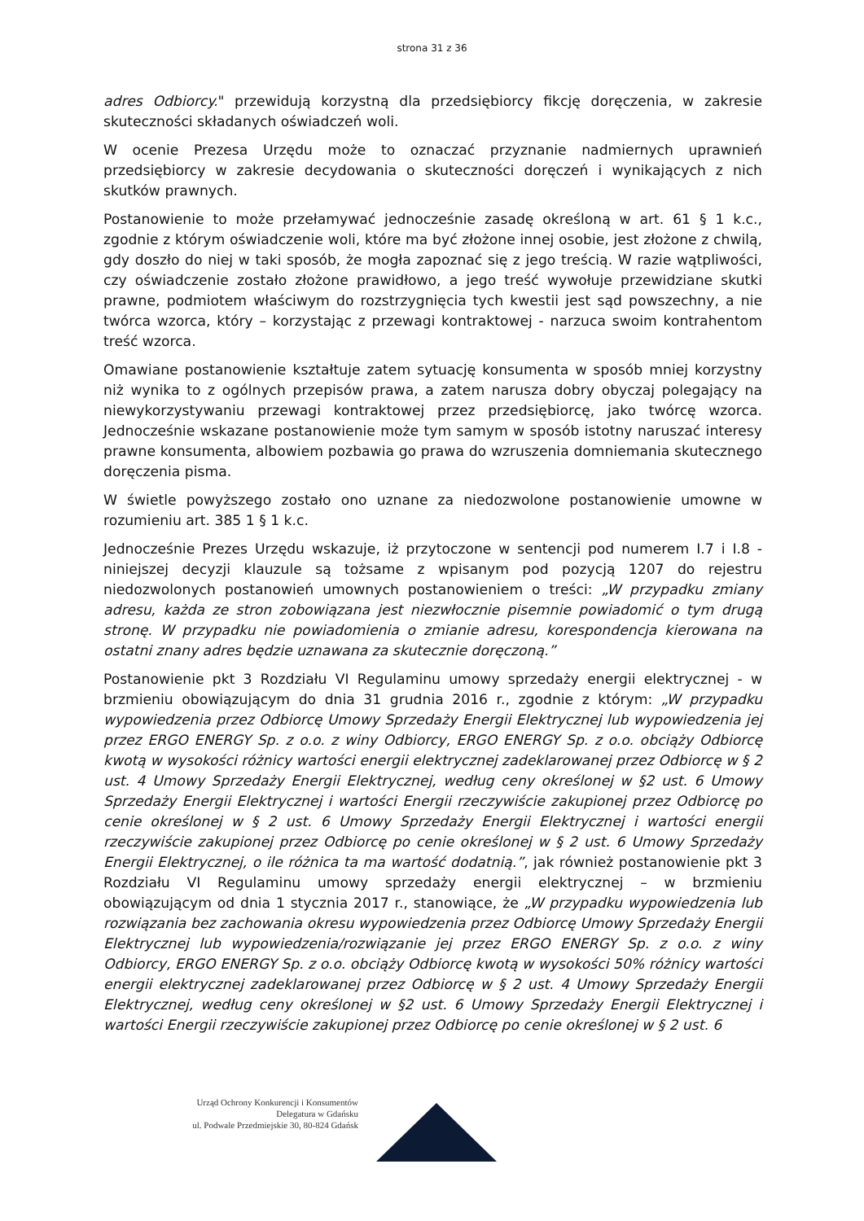strona 31 z 36
adres Odbiorcy." przewidują korzystną dla przedsiębiorcy fikcję doręczenia, w zakresie skuteczności składanych oświadczeń woli.
W ocenie Prezesa Urzędu może to oznaczać przyznanie nadmiernych uprawnień przedsiębiorcy w zakresie decydowania o skuteczności doręczeń i wynikających z nich skutków prawnych.
Postanowienie to może przełamywać jednocześnie zasadę określoną w art. 61 § 1 k.c., zgodnie z którym oświadczenie woli, które ma być złożone innej osobie, jest złożone z chwilą, gdy doszło do niej w taki sposób, że mogła zapoznać się z jego treścią. W razie wątpliwości, czy oświadczenie zostało złożone prawidłowo, a jego treść wywołuje przewidziane skutki prawne, podmiotem właściwym do rozstrzygnięcia tych kwestii jest sąd powszechny, a nie twórca wzorca, który – korzystając z przewagi kontraktowej - narzuca swoim kontrahentom treść wzorca.
Omawiane postanowienie kształtuje zatem sytuację konsumenta w sposób mniej korzystny niż wynika to z ogólnych przepisów prawa, a zatem narusza dobry obyczaj polegający na niewykorzystywaniu przewagi kontraktowej przez przedsiębiorcę, jako twórcę wzorca. Jednocześnie wskazane postanowienie może tym samym w sposób istotny naruszać interesy prawne konsumenta, albowiem pozbawia go prawa do wzruszenia domniemania skutecznego doręczenia pisma.
W świetle powyższego zostało ono uznane za niedozwolone postanowienie umowne w rozumieniu art. 385 1 § 1 k.c.
Jednocześnie Prezes Urzędu wskazuje, iż przytoczone w sentencji pod numerem I.7 i I.8 - niniejszej decyzji klauzule są tożsame z wpisanym pod pozycją 1207 do rejestru niedozwolonych postanowień umownych postanowieniem o treści: „W przypadku zmiany adresu, każda ze stron zobowiązana jest niezwłocznie pisemnie powiadomić o tym drugą stronę. W przypadku nie powiadomienia o zmianie adresu, korespondencja kierowana na ostatni znany adres będzie uznawana za skutecznie doręczoną.”
Postanowienie pkt 3 Rozdziału VI Regulaminu umowy sprzedaży energii elektrycznej - w brzmieniu obowiązującym do dnia 31 grudnia 2016 r., zgodnie z którym: „W przypadku wypowiedzenia przez Odbiorcę Umowy Sprzedaży Energii Elektrycznej lub wypowiedzenia jej przez ERGO ENERGY Sp. z o.o. z winy Odbiorcy, ERGO ENERGY Sp. z o.o. obciąży Odbiorcę kwotą w wysokości różnicy wartości energii elektrycznej zadeklarowanej przez Odbiorcę w § 2 ust. 4 Umowy Sprzedaży Energii Elektrycznej, według ceny określonej w §2 ust. 6 Umowy Sprzedaży Energii Elektrycznej i wartości Energii rzeczywiście zakupionej przez Odbiorcę po cenie określonej w § 2 ust. 6 Umowy Sprzedaży Energii Elektrycznej i wartości energii rzeczywiście zakupionej przez Odbiorcę po cenie określonej w § 2 ust. 6 Umowy Sprzedaży Energii Elektrycznej, o ile różnica ta ma wartość dodatnią.”, jak również postanowienie pkt 3 Rozdziału VI Regulaminu umowy sprzedaży energii elektrycznej – w brzmieniu obowiązującym od dnia 1 stycznia 2017 r., stanowiące, że „W przypadku wypowiedzenia lub rozwiązania bez zachowania okresu wypowiedzenia przez Odbiorcę Umowy Sprzedaży Energii Elektrycznej lub wypowiedzenia/rozwiązanie jej przez ERGO ENERGY Sp. z o.o. z winy Odbiorcy, ERGO ENERGY Sp. z o.o. obciąży Odbiorcę kwotą w wysokości 50% różnicy wartości energii elektrycznej zadeklarowanej przez Odbiorcę w § 2 ust. 4 Umowy Sprzedaży Energii Elektrycznej, według ceny określonej w §2 ust. 6 Umowy Sprzedaży Energii Elektrycznej i wartości Energii rzeczywiście zakupionej przez Odbiorcę po cenie określonej w § 2 ust. 6
Urząd Ochrony Konkurencji i Konsumentów
Delegatura w Gdańsku
ul. Podwale Przedmiejskie 30, 80-824 Gdańsk